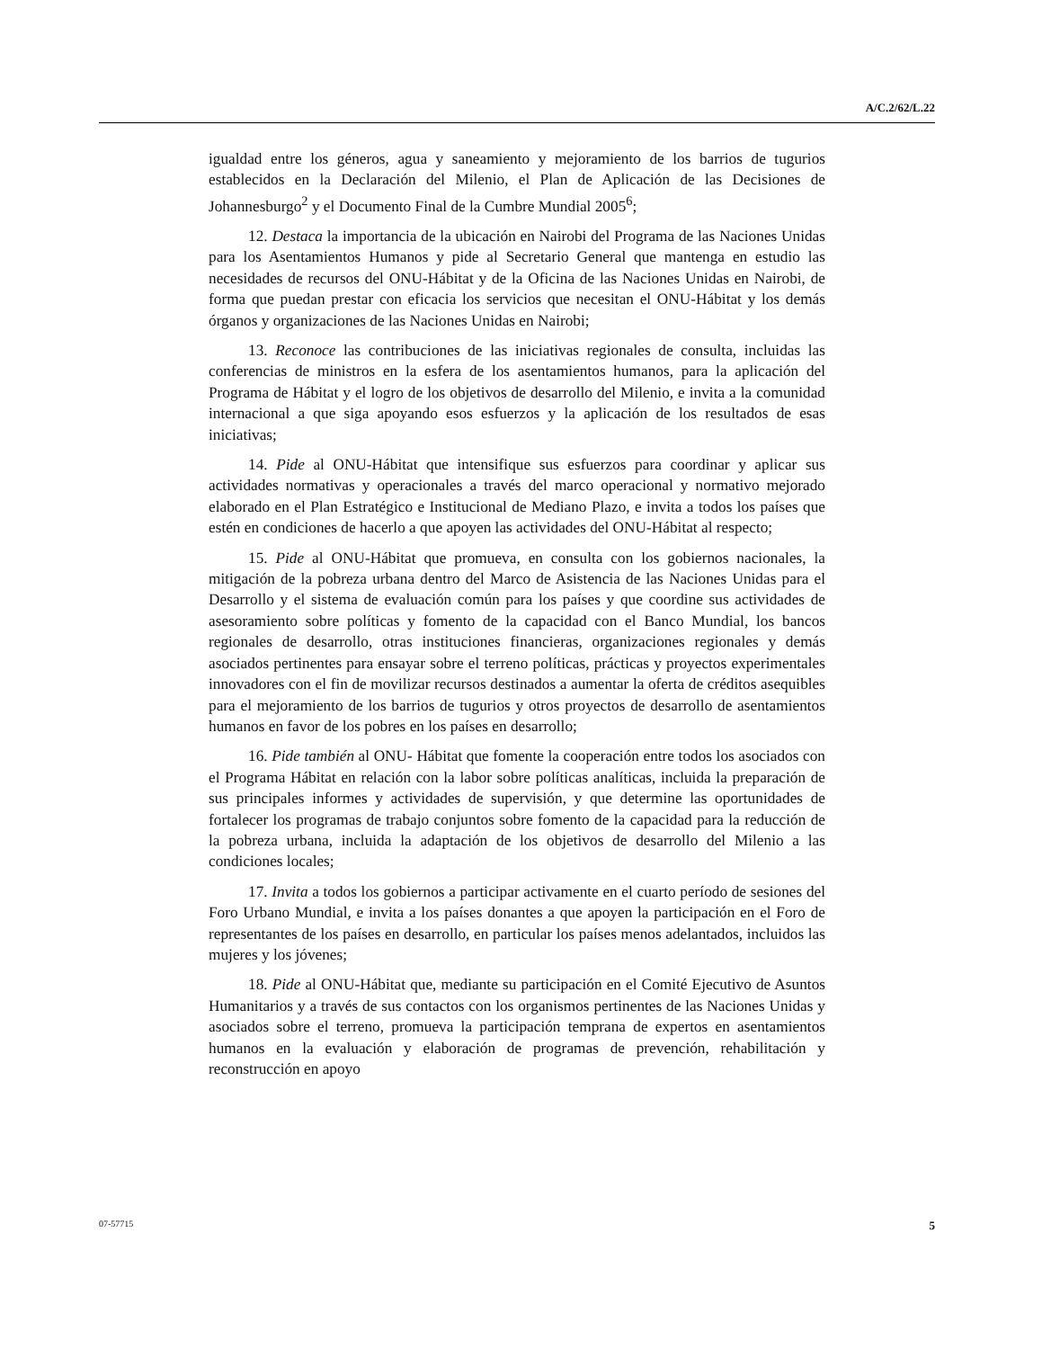A/C.2/62/L.22
igualdad entre los géneros, agua y saneamiento y mejoramiento de los barrios de tugurios establecidos en la Declaración del Milenio, el Plan de Aplicación de las Decisiones de Johannesburgo<sup>2</sup> y el Documento Final de la Cumbre Mundial 2005<sup>6</sup>;
12. Destaca la importancia de la ubicación en Nairobi del Programa de las Naciones Unidas para los Asentamientos Humanos y pide al Secretario General que mantenga en estudio las necesidades de recursos del ONU-Hábitat y de la Oficina de las Naciones Unidas en Nairobi, de forma que puedan prestar con eficacia los servicios que necesitan el ONU-Hábitat y los demás órganos y organizaciones de las Naciones Unidas en Nairobi;
13. Reconoce las contribuciones de las iniciativas regionales de consulta, incluidas las conferencias de ministros en la esfera de los asentamientos humanos, para la aplicación del Programa de Hábitat y el logro de los objetivos de desarrollo del Milenio, e invita a la comunidad internacional a que siga apoyando esos esfuerzos y la aplicación de los resultados de esas iniciativas;
14. Pide al ONU-Hábitat que intensifique sus esfuerzos para coordinar y aplicar sus actividades normativas y operacionales a través del marco operacional y normativo mejorado elaborado en el Plan Estratégico e Institucional de Mediano Plazo, e invita a todos los países que estén en condiciones de hacerlo a que apoyen las actividades del ONU-Hábitat al respecto;
15. Pide al ONU-Hábitat que promueva, en consulta con los gobiernos nacionales, la mitigación de la pobreza urbana dentro del Marco de Asistencia de las Naciones Unidas para el Desarrollo y el sistema de evaluación común para los países y que coordine sus actividades de asesoramiento sobre políticas y fomento de la capacidad con el Banco Mundial, los bancos regionales de desarrollo, otras instituciones financieras, organizaciones regionales y demás asociados pertinentes para ensayar sobre el terreno políticas, prácticas y proyectos experimentales innovadores con el fin de movilizar recursos destinados a aumentar la oferta de créditos asequibles para el mejoramiento de los barrios de tugurios y otros proyectos de desarrollo de asentamientos humanos en favor de los pobres en los países en desarrollo;
16. Pide también al ONU- Hábitat que fomente la cooperación entre todos los asociados con el Programa Hábitat en relación con la labor sobre políticas analíticas, incluida la preparación de sus principales informes y actividades de supervisión, y que determine las oportunidades de fortalecer los programas de trabajo conjuntos sobre fomento de la capacidad para la reducción de la pobreza urbana, incluida la adaptación de los objetivos de desarrollo del Milenio a las condiciones locales;
17. Invita a todos los gobiernos a participar activamente en el cuarto período de sesiones del Foro Urbano Mundial, e invita a los países donantes a que apoyen la participación en el Foro de representantes de los países en desarrollo, en particular los países menos adelantados, incluidos las mujeres y los jóvenes;
18. Pide al ONU-Hábitat que, mediante su participación en el Comité Ejecutivo de Asuntos Humanitarios y a través de sus contactos con los organismos pertinentes de las Naciones Unidas y asociados sobre el terreno, promueva la participación temprana de expertos en asentamientos humanos en la evaluación y elaboración de programas de prevención, rehabilitación y reconstrucción en apoyo
07-57715 5